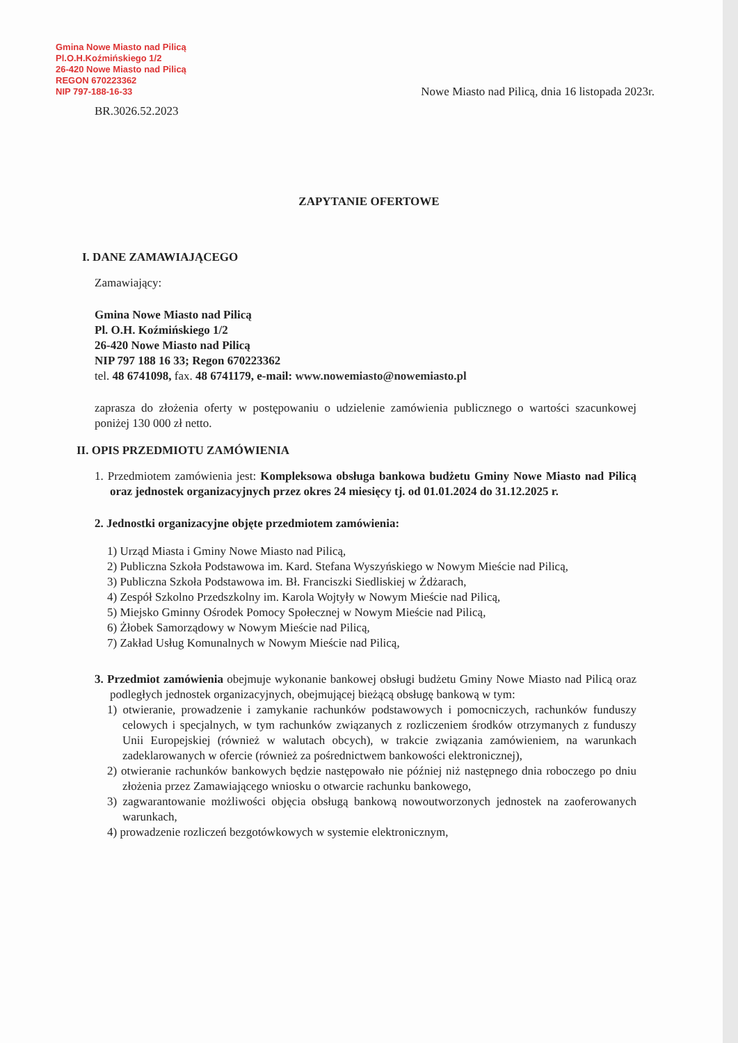Gmina Nowe Miasto nad Pilicą
Pl.O.H.Koźmińskiego 1/2
26-420 Nowe Miasto nad Pilicą
REGON 670223362
NIP 797-188-16-33
Nowe Miasto nad Pilicą, dnia 16 listopada 2023r.
BR.3026.52.2023
ZAPYTANIE OFERTOWE
I. DANE ZAMAWIAJĄCEGO
Zamawiający:
Gmina Nowe Miasto nad Pilicą
Pl. O.H. Koźmińskiego 1/2
26-420 Nowe Miasto nad Pilicą
NIP 797 188 16 33; Regon 670223362
tel. 48 6741098, fax. 48 6741179, e-mail: www.nowemiasto@nowemiasto.pl
zaprasza do złożenia oferty w postępowaniu o udzielenie zamówienia publicznego o wartości szacunkowej poniżej 130 000 zł netto.
II. OPIS PRZEDMIOTU ZAMÓWIENIA
1. Przedmiotem zamówienia jest: Kompleksowa obsługa bankowa budżetu Gminy Nowe Miasto nad Pilicą oraz jednostek organizacyjnych przez okres 24 miesięcy tj. od 01.01.2024 do 31.12.2025 r.
2. Jednostki organizacyjne objęte przedmiotem zamówienia:
1) Urząd Miasta i Gminy Nowe Miasto nad Pilicą,
2) Publiczna Szkoła Podstawowa im. Kard. Stefana Wyszyńskiego w Nowym Mieście nad Pilicą,
3) Publiczna Szkoła Podstawowa im. Bł. Franciszki Siedliskiej w Żdżarach,
4) Zespół Szkolno Przedszkolny im. Karola Wojtyły w Nowym Mieście nad Pilicą,
5) Miejsko Gminny Ośrodek Pomocy Społecznej w Nowym Mieście nad Pilicą,
6) Żłobek Samorządowy w Nowym Mieście nad Pilicą,
7) Zakład Usług Komunalnych w Nowym Mieście nad Pilicą,
3. Przedmiot zamówienia obejmuje wykonanie bankowej obsługi budżetu Gminy Nowe Miasto nad Pilicą oraz podległych jednostek organizacyjnych, obejmującej bieżącą obsługę bankową w tym:
1) otwieranie, prowadzenie i zamykanie rachunków podstawowych i pomocniczych, rachunków funduszy celowych i specjalnych, w tym rachunków związanych z rozliczeniem środków otrzymanych z funduszy Unii Europejskiej (również w walutach obcych), w trakcie związania zamówieniem, na warunkach zadeklarowanych w ofercie (również za pośrednictwem bankowości elektronicznej),
2) otwieranie rachunków bankowych będzie następowało nie później niż następnego dnia roboczego po dniu złożenia przez Zamawiającego wniosku o otwarcie rachunku bankowego,
3) zagwarantowanie możliwości objęcia obsługą bankową nowoutworzonych jednostek na zaoferowanych warunkach,
4) prowadzenie rozliczeń bezgotówkowych w systemie elektronicznym,